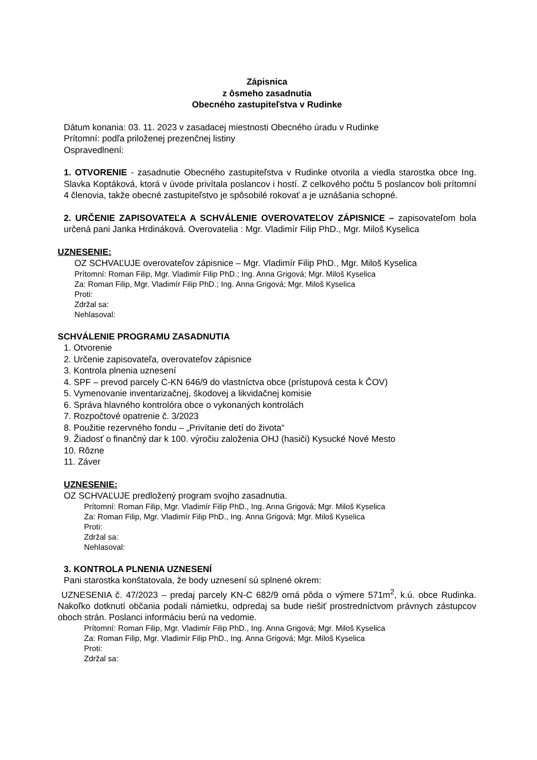Zápisnica
z ôsmeho zasadnutia
Obecného zastupiteľstva v Rudinke
Dátum konania: 03. 11. 2023 v zasadacej miestnosti Obecného úradu v Rudinke
Prítomní: podľa priloženej prezenčnej listiny
Ospravedlnení:
1. OTVORENIE - zasadnutie Obecného zastupiteľstva v Rudinke otvorila a viedla starostka obce Ing. Slavka Koptáková, ktorá v úvode privítala poslancov i hostí. Z celkového počtu 5 poslancov boli prítomní 4 členovia, takže obecné zastupiteľstvo je spôsobilé rokovať a je uznášania schopné.
2. URČENIE ZAPISOVATEĽA A SCHVÁLENIE OVEROVATEĽOV ZÁPISNICE – zapisovateľom bola určená pani Janka Hrdináková. Overovatelia : Mgr. Vladimír Filip PhD., Mgr. Miloš Kyselica
UZNESENIE:
OZ SCHVAĽUJE overovateľov zápisnice – Mgr. Vladimír Filip PhD., Mgr. Miloš Kyselica
Prítomní: Roman Filip, Mgr. Vladimír Filip PhD.; Ing. Anna Grigová; Mgr. Miloš Kyselica
Za: Roman Filip, Mgr. Vladimír Filip PhD.; Ing. Anna Grigová; Mgr. Miloš Kyselica
Proti:
Zdržal sa:
Nehlasoval:
SCHVÁLENIE PROGRAMU ZASADNUTIA
1. Otvorenie
2. Určenie zapisovateľa, overovateľov zápisnice
3. Kontrola plnenia uznesení
4. SPF – prevod parcely C-KN 646/9 do vlastníctva obce (prístupová cesta k ČOV)
5. Vymenovanie inventarizačnej, škodovej a likvidačnej komisie
6. Správa hlavného kontrolóra obce o vykonaných kontrolách
7. Rozpočtové opatrenie č. 3/2023
8. Použitie rezervného fondu – „Privítanie detí do života“
9. Žiadosť o finančný dar k 100. výročiu založenia OHJ (hasiči) Kysucké Nové Mesto
10. Rôzne
11. Záver
UZNESENIE:
OZ SCHVAĽUJE predložený program svojho zasadnutia.
Prítomní: Roman Filip, Mgr. Vladimír Filip PhD., Ing. Anna Grigová; Mgr. Miloš Kyselica
Za: Roman Filip, Mgr. Vladimír Filip PhD., Ing. Anna Grigová; Mgr. Miloš Kyselica
Proti:
Zdržal sa:
Nehlasoval:
3. KONTROLA PLNENIA UZNESENÍ
Pani starostka konštatovala, že body uznesení sú splnené okrem:
UZNESENIA č. 47/2023 – predaj parcely KN-C 682/9 orná pôda o výmere 571m<sup>2</sup>, k.ú. obce Rudinka. Nakoľko dotknutí občania podali námietku, odpredaj sa bude riešiť prostredníctvom právnych zástupcov oboch strán. Poslanci informáciu berú na vedomie.
Prítomní: Roman Filip, Mgr. Vladimír Filip PhD., Ing. Anna Grigová; Mgr. Miloš Kyselica
Za: Roman Filip, Mgr. Vladimír Filip PhD., Ing. Anna Grigová; Mgr. Miloš Kyselica
Proti:
Zdržal sa: